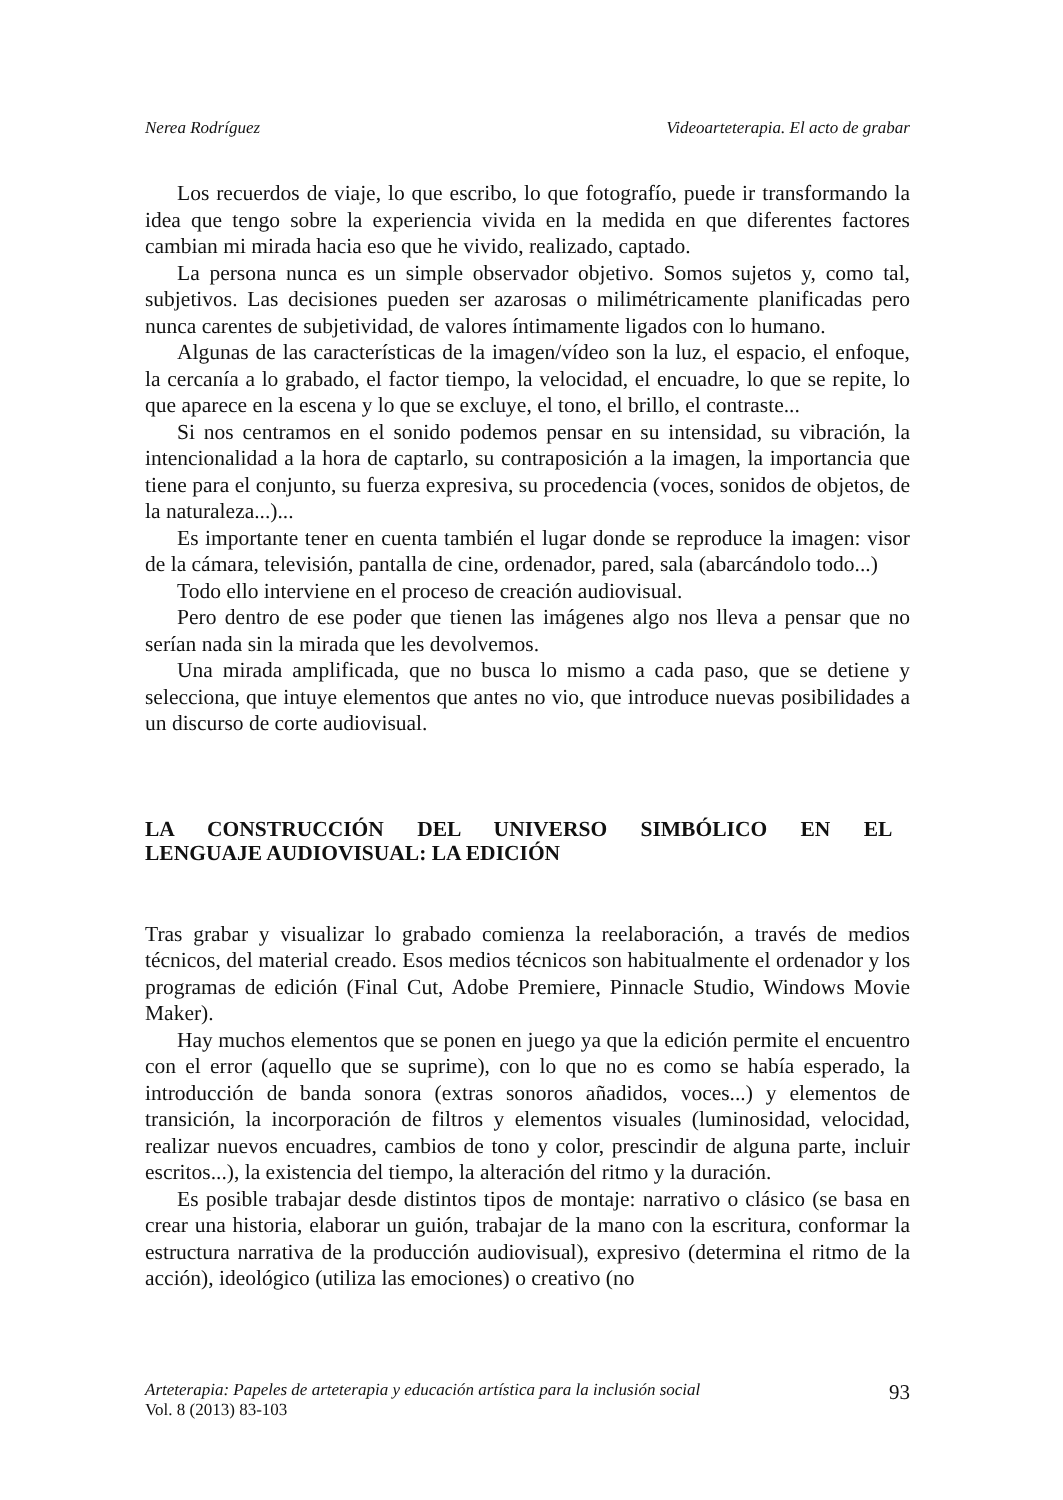Nerea Rodríguez Videoarteterapia. El acto de grabar
Los recuerdos de viaje, lo que escribo, lo que fotografío, puede ir transformando la idea que tengo sobre la experiencia vivida en la medida en que diferentes factores cambian mi mirada hacia eso que he vivido, realizado, captado.
La persona nunca es un simple observador objetivo. Somos sujetos y, como tal, subjetivos. Las decisiones pueden ser azarosas o milimétricamente planificadas pero nunca carentes de subjetividad, de valores íntimamente ligados con lo humano.
Algunas de las características de la imagen/vídeo son la luz, el espacio, el enfoque, la cercanía a lo grabado, el factor tiempo, la velocidad, el encuadre, lo que se repite, lo que aparece en la escena y lo que se excluye, el tono, el brillo, el contraste...
Si nos centramos en el sonido podemos pensar en su intensidad, su vibración, la intencionalidad a la hora de captarlo, su contraposición a la imagen, la importancia que tiene para el conjunto, su fuerza expresiva, su procedencia (voces, sonidos de objetos, de la naturaleza...)...
Es importante tener en cuenta también el lugar donde se reproduce la imagen: visor de la cámara, televisión, pantalla de cine, ordenador, pared, sala (abarcándolo todo...)
Todo ello interviene en el proceso de creación audiovisual.
Pero dentro de ese poder que tienen las imágenes algo nos lleva a pensar que no serían nada sin la mirada que les devolvemos.
Una mirada amplificada, que no busca lo mismo a cada paso, que se detiene y selecciona, que intuye elementos que antes no vio, que introduce nuevas posibilidades a un discurso de corte audiovisual.
LA CONSTRUCCIÓN DEL UNIVERSO SIMBÓLICO EN EL
LENGUAJE AUDIOVISUAL: LA EDICIÓN
Tras grabar y visualizar lo grabado comienza la reelaboración, a través de medios técnicos, del material creado. Esos medios técnicos son habitualmente el ordenador y los programas de edición (Final Cut, Adobe Premiere, Pinnacle Studio, Windows Movie Maker).
Hay muchos elementos que se ponen en juego ya que la edición permite el encuentro con el error (aquello que se suprime), con lo que no es como se había esperado, la introducción de banda sonora (extras sonoros añadidos, voces...) y elementos de transición, la incorporación de filtros y elementos visuales (luminosidad, velocidad, realizar nuevos encuadres, cambios de tono y color, prescindir de alguna parte, incluir escritos...), la existencia del tiempo, la alteración del ritmo y la duración.
Es posible trabajar desde distintos tipos de montaje: narrativo o clásico (se basa en crear una historia, elaborar un guión, trabajar de la mano con la escritura, conformar la estructura narrativa de la producción audiovisual), expresivo (determina el ritmo de la acción), ideológico (utiliza las emociones) o creativo (no
Arteterapia: Papeles de arteterapia y educación artística para la inclusión social
Vol. 8 (2013) 83-103
93